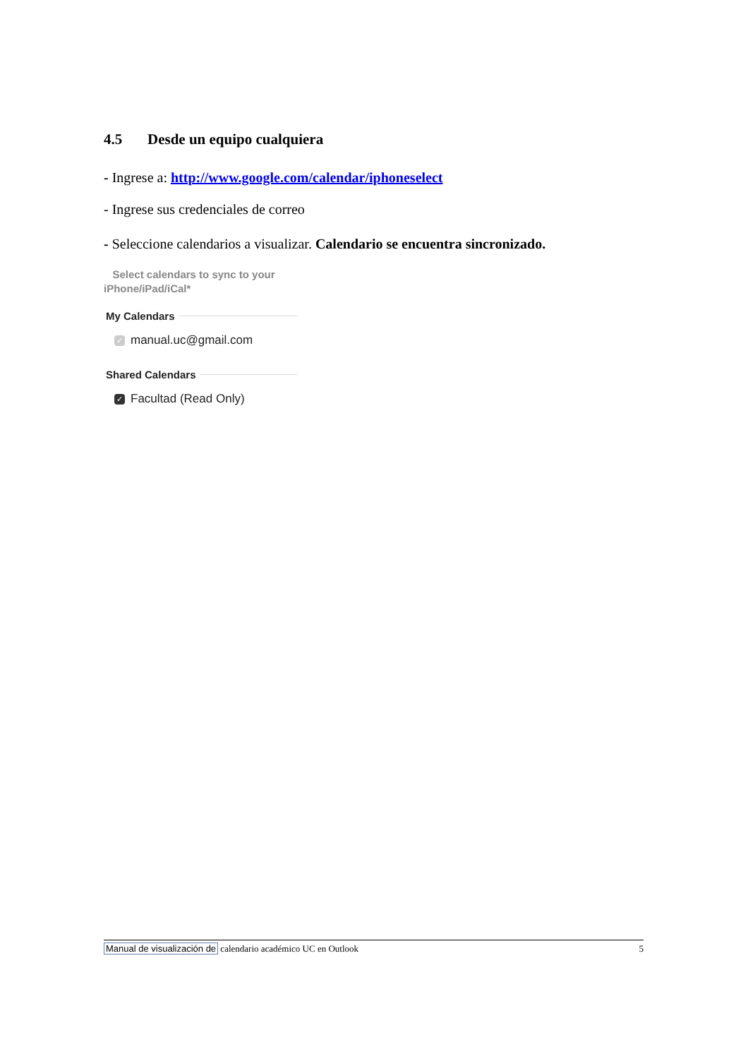4.5 Desde un equipo cualquiera
- Ingrese a: http://www.google.com/calendar/iphoneselect
- Ingrese sus credenciales de correo
- Seleccione calendarios a visualizar. Calendario se encuentra sincronizado.
Select calendars to sync to your
iPhone/iPad/iCal*
My Calendars
✓ manual.uc@gmail.com
Shared Calendars
✓ Facultad (Read Only)
Manual de visualización de calendario académico UC en Outlook 5